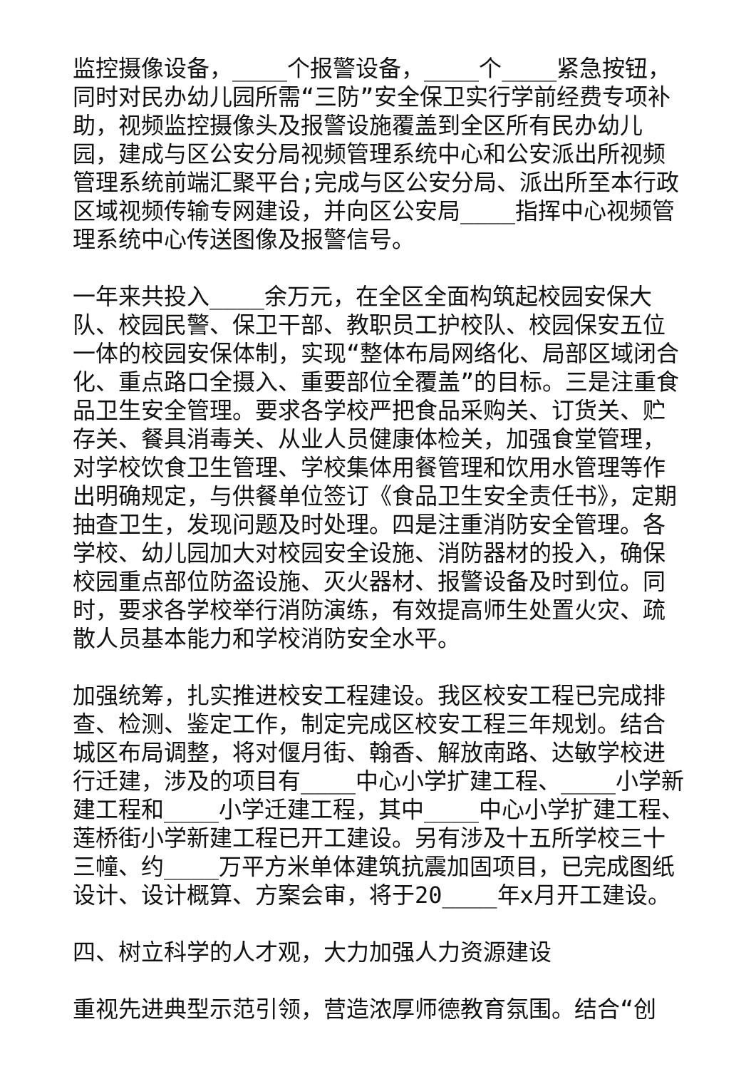监控摄像设备，____个报警设备，____个____紧急按钮，同时对民办幼儿园所需“三防”安全保卫实行学前经费专项补助，视频监控摄像头及报警设施覆盖到全区所有民办幼儿园，建成与区公安分局视频管理系统中心和公安派出所视频管理系统前端汇聚平台;完成与区公安分局、派出所至本行政区域视频传输专网建设，并向区公安局____指挥中心视频管理系统中心传送图像及报警信号。
一年来共投入____余万元，在全区全面构筑起校园安保大队、校园民警、保卫干部、教职员工护校队、校园保安五位一体的校园安保体制，实现“整体布局网络化、局部区域闭合化、重点路口全摄入、重要部位全覆盖”的目标。三是注重食品卫生安全管理。要求各学校严把食品采购关、订货关、贮存关、餐具消毒关、从业人员健康体检关，加强食堂管理，对学校饮食卫生管理、学校集体用餐管理和饮用水管理等作出明确规定，与供餐单位签订《食品卫生安全责任书》，定期抽查卫生，发现问题及时处理。四是注重消防安全管理。各学校、幼儿园加大对校园安全设施、消防器材的投入，确保校园重点部位防盗设施、灭火器材、报警设备及时到位。同时，要求各学校举行消防演练，有效提高师生处置火灾、疏散人员基本能力和学校消防安全水平。
加强统筹，扎实推进校安工程建设。我区校安工程已完成排查、检测、鉴定工作，制定完成区校安工程三年规划。结合城区布局调整，将对偃月街、翰香、解放南路、达敏学校进行迁建，涉及的项目有____中心小学扩建工程、____小学新建工程和____小学迁建工程，其中____中心小学扩建工程、莲桥街小学新建工程已开工建设。另有涉及十五所学校三十三幢、约____万平方米单体建筑抗震加固项目，已完成图纸设计、设计概算、方案会审，将于20____年x月开工建设。
四、树立科学的人才观，大力加强人力资源建设
重视先进典型示范引领，营造浓厚师德教育氛围。结合“创